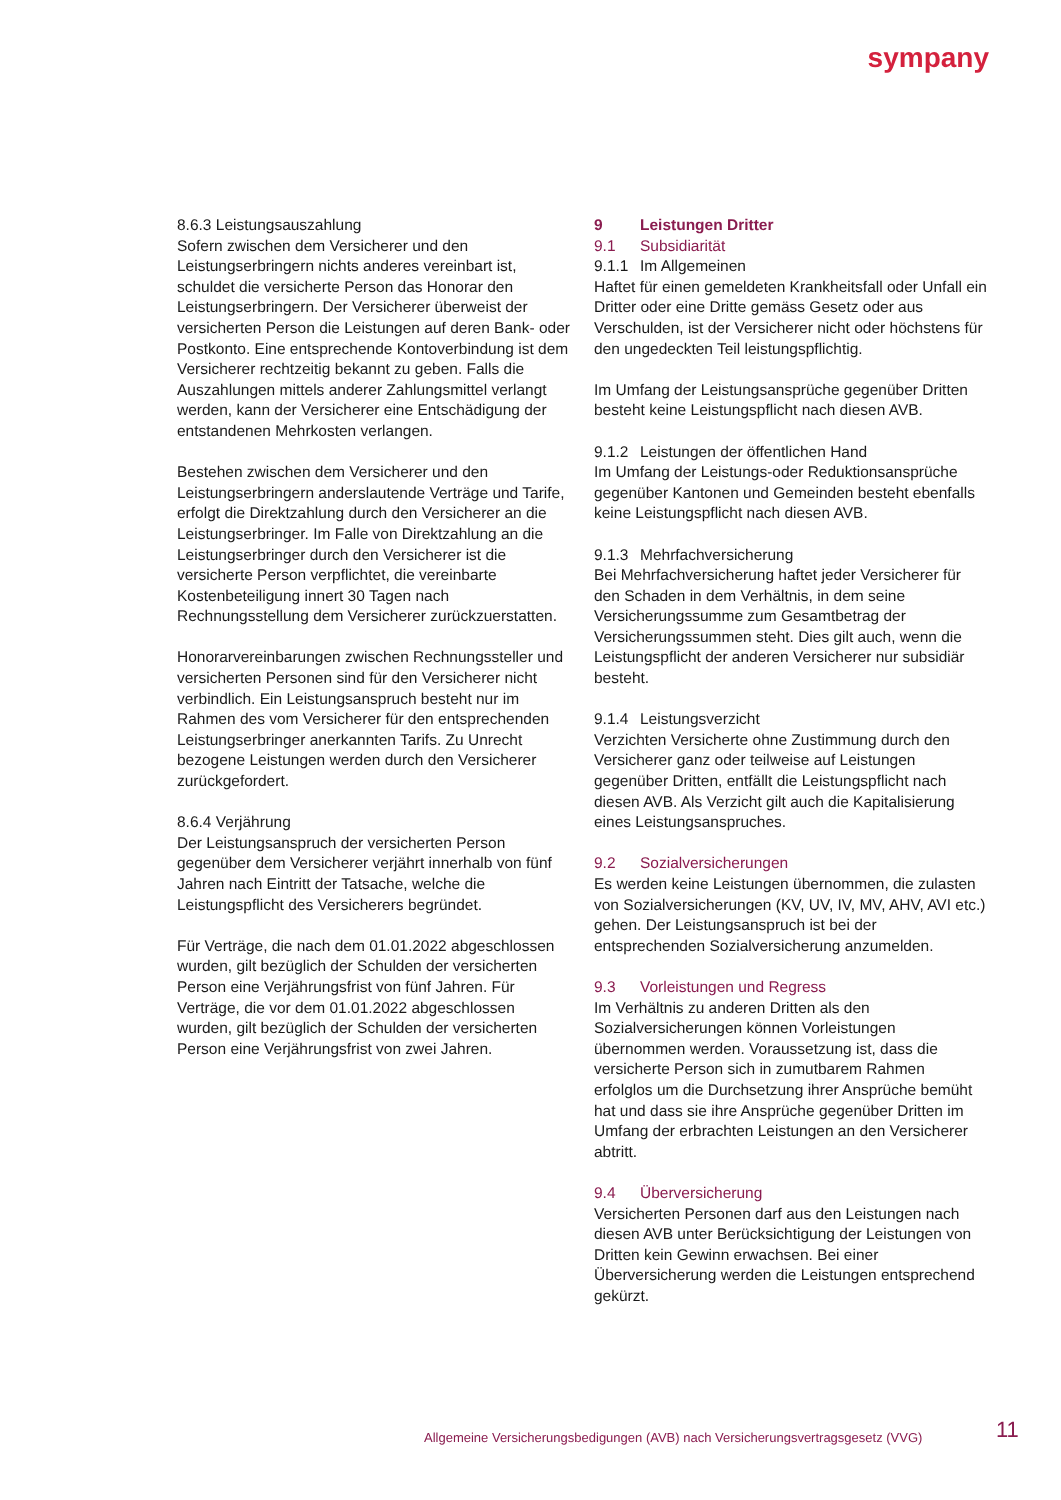sympany
8.6.3 Leistungsauszahlung
Sofern zwischen dem Versicherer und den Leistungserbringern nichts anderes vereinbart ist, schuldet die versicherte Person das Honorar den Leistungserbringern. Der Versicherer überweist der versicherten Person die Leistungen auf deren Bank- oder Postkonto. Eine entsprechende Kontoverbindung ist dem Versicherer rechtzeitig bekannt zu geben. Falls die Auszahlungen mittels anderer Zahlungsmittel verlangt werden, kann der Versicherer eine Entschädigung der entstandenen Mehrkosten verlangen.
Bestehen zwischen dem Versicherer und den Leistungserbringern anderslautende Verträge und Tarife, erfolgt die Direktzahlung durch den Versicherer an die Leistungserbringer. Im Falle von Direktzahlung an die Leistungserbringer durch den Versicherer ist die versicherte Person verpflichtet, die vereinbarte Kostenbeteiligung innert 30 Tagen nach Rechnungsstellung dem Versicherer zurückzuerstatten.
Honorarvereinbarungen zwischen Rechnungssteller und versicherten Personen sind für den Versicherer nicht verbindlich. Ein Leistungsanspruch besteht nur im Rahmen des vom Versicherer für den entsprechenden Leistungserbringer anerkannten Tarifs. Zu Unrecht bezogene Leistungen werden durch den Versicherer zurückgefordert.
8.6.4 Verjährung
Der Leistungsanspruch der versicherten Person gegenüber dem Versicherer verjährt innerhalb von fünf Jahren nach Eintritt der Tatsache, welche die Leistungspflicht des Versicherers begründet.
Für Verträge, die nach dem 01.01.2022 abgeschlossen wurden, gilt bezüglich der Schulden der versicherten Person eine Verjährungsfrist von fünf Jahren. Für Verträge, die vor dem 01.01.2022 abgeschlossen wurden, gilt bezüglich der Schulden der versicherten Person eine Verjährungsfrist von zwei Jahren.
9 Leistungen Dritter
9.1 Subsidiarität
9.1.1 Im Allgemeinen
Haftet für einen gemeldeten Krankheitsfall oder Unfall ein Dritter oder eine Dritte gemäss Gesetz oder aus Verschulden, ist der Versicherer nicht oder höchstens für den ungedeckten Teil leistungspflichtig.
Im Umfang der Leistungsansprüche gegenüber Dritten besteht keine Leistungspflicht nach diesen AVB.
9.1.2 Leistungen der öffentlichen Hand
Im Umfang der Leistungs-oder Reduktionsansprüche gegenüber Kantonen und Gemeinden besteht ebenfalls keine Leistungspflicht nach diesen AVB.
9.1.3 Mehrfachversicherung
Bei Mehrfachversicherung haftet jeder Versicherer für den Schaden in dem Verhältnis, in dem seine Versicherungssumme zum Gesamtbetrag der Versicherungssummen steht. Dies gilt auch, wenn die Leistungspflicht der anderen Versicherer nur subsidiär besteht.
9.1.4 Leistungsverzicht
Verzichten Versicherte ohne Zustimmung durch den Versicherer ganz oder teilweise auf Leistungen gegenüber Dritten, entfällt die Leistungspflicht nach diesen AVB. Als Verzicht gilt auch die Kapitalisierung eines Leistungsanspruches.
9.2 Sozialversicherungen
Es werden keine Leistungen übernommen, die zulasten von Sozialversicherungen (KV, UV, IV, MV, AHV, AVI etc.) gehen. Der Leistungsanspruch ist bei der entsprechenden Sozialversicherung anzumelden.
9.3 Vorleistungen und Regress
Im Verhältnis zu anderen Dritten als den Sozialversicherungen können Vorleistungen übernommen werden. Voraussetzung ist, dass die versicherte Person sich in zumutbarem Rahmen erfolglos um die Durchsetzung ihrer Ansprüche bemüht hat und dass sie ihre Ansprüche gegenüber Dritten im Umfang der erbrachten Leistungen an den Versicherer abtritt.
9.4 Überversicherung
Versicherten Personen darf aus den Leistungen nach diesen AVB unter Berücksichtigung der Leistungen von Dritten kein Gewinn erwachsen. Bei einer Überversicherung werden die Leistungen entsprechend gekürzt.
Allgemeine Versicherungsbedigungen (AVB) nach Versicherungsvertragsgesetz (VVG)
11